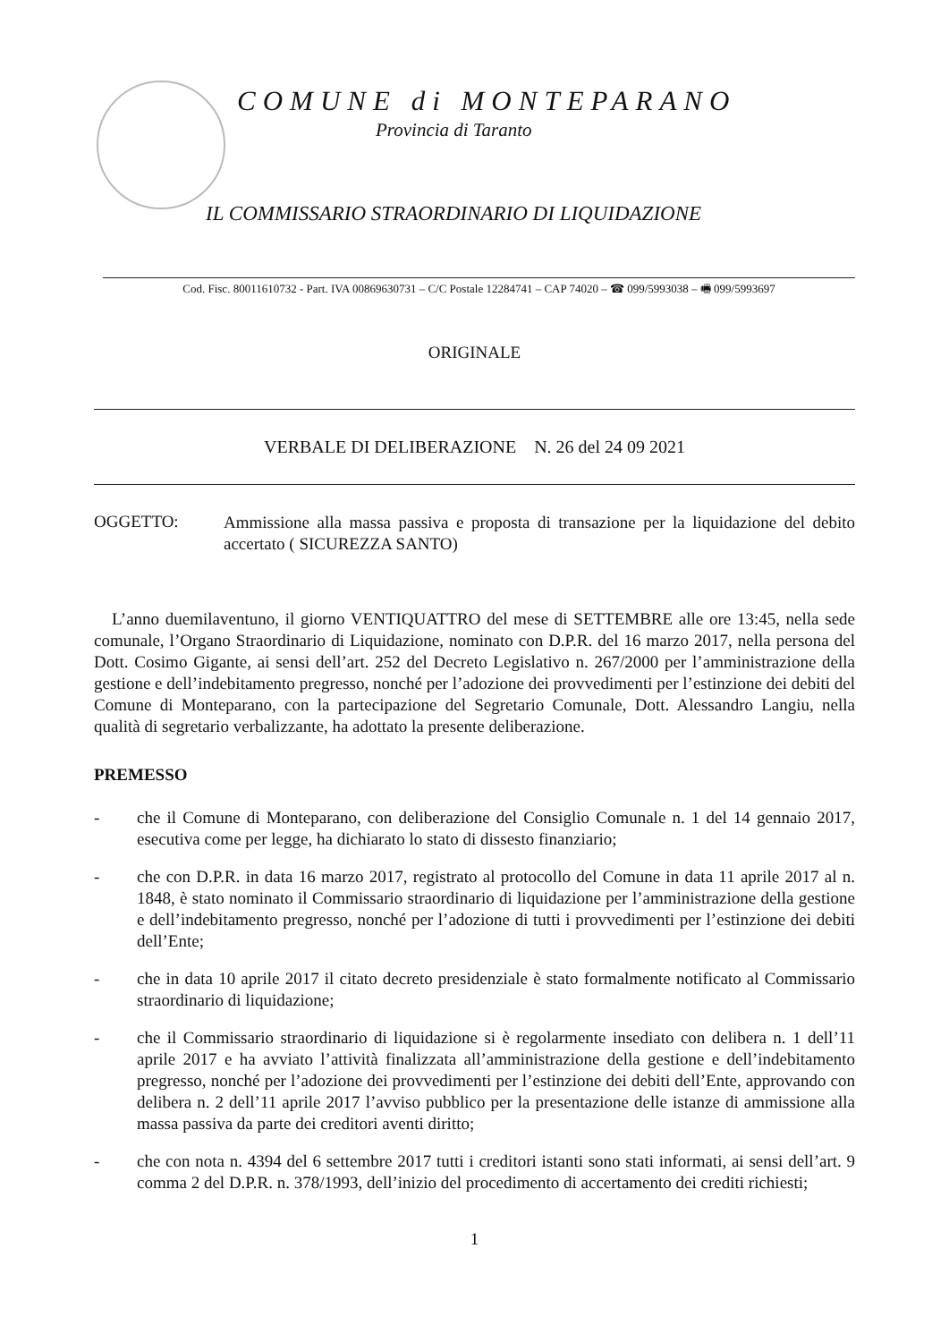COMUNE di MONTEPARANO
Provincia di Taranto
IL COMMISSARIO STRAORDINARIO DI LIQUIDAZIONE
Cod. Fisc. 80011610732 - Part. IVA 00869630731 – C/C Postale 12284741 – CAP 74020 – ☎ 099/5993038 – 🖷 099/5993697
ORIGINALE
VERBALE DI DELIBERAZIONE N. 26 del 24 09 2021
OGGETTO:
Ammissione alla massa passiva e proposta di transazione per la liquidazione del debito accertato ( SICUREZZA SANTO)
L’anno duemilaventuno, il giorno VENTIQUATTRO del mese di SETTEMBRE alle ore 13:45, nella sede comunale, l’Organo Straordinario di Liquidazione, nominato con D.P.R. del 16 marzo 2017, nella persona del Dott. Cosimo Gigante, ai sensi dell’art. 252 del Decreto Legislativo n. 267/2000 per l’amministrazione della gestione e dell’indebitamento pregresso, nonché per l’adozione dei provvedimenti per l’estinzione dei debiti del Comune di Monteparano, con la partecipazione del Segretario Comunale, Dott. Alessandro Langiu, nella qualità di segretario verbalizzante, ha adottato la presente deliberazione.
PREMESSO
- che il Comune di Monteparano, con deliberazione del Consiglio Comunale n. 1 del 14 gennaio 2017, esecutiva come per legge, ha dichiarato lo stato di dissesto finanziario;
- che con D.P.R. in data 16 marzo 2017, registrato al protocollo del Comune in data 11 aprile 2017 al n. 1848, è stato nominato il Commissario straordinario di liquidazione per l’amministrazione della gestione e dell’indebitamento pregresso, nonché per l’adozione di tutti i provvedimenti per l’estinzione dei debiti dell’Ente;
- che in data 10 aprile 2017 il citato decreto presidenziale è stato formalmente notificato al Commissario straordinario di liquidazione;
- che il Commissario straordinario di liquidazione si è regolarmente insediato con delibera n. 1 dell’11 aprile 2017 e ha avviato l’attività finalizzata all’amministrazione della gestione e dell’indebitamento pregresso, nonché per l’adozione dei provvedimenti per l’estinzione dei debiti dell’Ente, approvando con delibera n. 2 dell’11 aprile 2017 l’avviso pubblico per la presentazione delle istanze di ammissione alla massa passiva da parte dei creditori aventi diritto;
- che con nota n. 4394 del 6 settembre 2017 tutti i creditori istanti sono stati informati, ai sensi dell’art. 9 comma 2 del D.P.R. n. 378/1993, dell’inizio del procedimento di accertamento dei crediti richiesti;
1